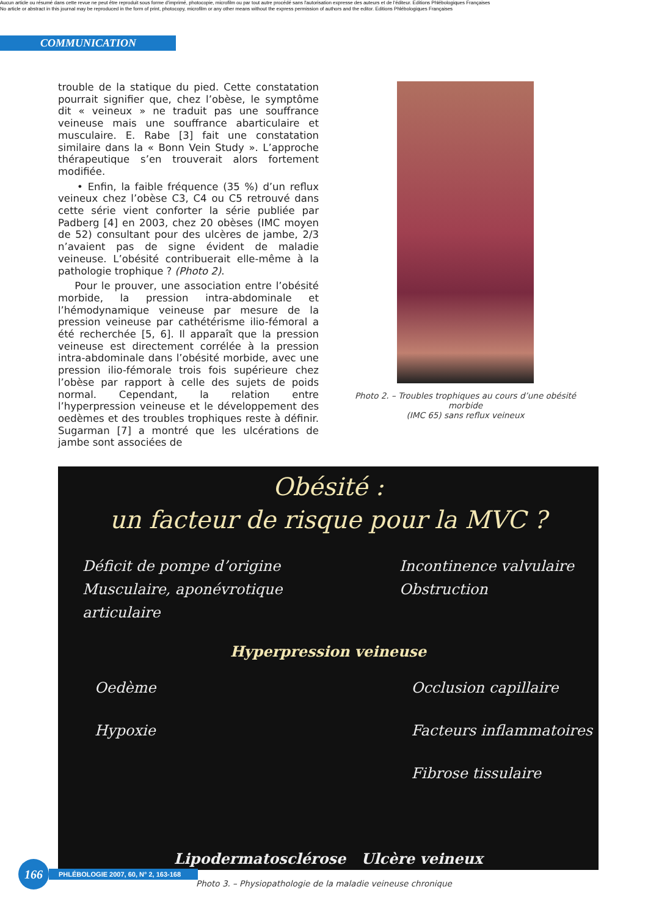Aucun article ou résumé dans cette revue ne peut être reproduit sous forme d'imprimé, photocopie, microfilm ou par tout autre procédé sans l'autorisation expresse des auteurs et de l'éditeur. Editions Phlébologiques Françaises
No article or abstract in this journal may be reproduced in the form of print, photocopy, microfilm or any other means without the express permission of authors and the editor. Editions Phlébologiques Françaises
COMMUNICATION
trouble de la statique du pied. Cette constatation pourrait signifier que, chez l’obèse, le symptôme dit « veineux » ne traduit pas une souffrance veineuse mais une souffrance abarticulaire et musculaire. E. Rabe [3] fait une constatation similaire dans la « Bonn Vein Study ». L’approche thérapeutique s’en trouverait alors fortement modifiée.
• Enfin, la faible fréquence (35 %) d’un reflux veineux chez l’obèse C3, C4 ou C5 retrouvé dans cette série vient conforter la série publiée par Padberg [4] en 2003, chez 20 obèses (IMC moyen de 52) consultant pour des ulcères de jambe, 2/3 n’avaient pas de signe évident de maladie veineuse. L’obésité contribuerait elle-même à la pathologie trophique ? (Photo 2).
Pour le prouver, une association entre l’obésité morbide, la pression intra-abdominale et l’hémodynamique veineuse par mesure de la pression veineuse par cathétérisme ilio-fémoral a été recherchée [5, 6]. Il apparaît que la pression veineuse est directement corrélée à la pression intra-abdominale dans l’obésité morbide, avec une pression ilio-fémorale trois fois supérieure chez l’obèse par rapport à celle des sujets de poids normal. Cependant, la relation entre l’hyperpression veineuse et le développement des oedèmes et des troubles trophiques reste à définir. Sugarman [7] a montré que les ulcérations de jambe sont associées de
Photo 2. – Troubles trophiques au cours d’une obésité morbide
(IMC 65) sans reflux veineux
Obésité :
un facteur de risque pour la MVC ?
Déficit de pompe d’origine
Musculaire, aponévrotique
articulaire
Incontinence valvulaire
Obstruction
Hyperpression veineuse
Oedème
Hypoxie
Occlusion capillaire
Facteurs inflammatoires
Fibrose tissulaire
Lipodermatosclérose Ulcère veineux
Photo 3. – Physiopathologie de la maladie veineuse chronique
166
PHLÉBOLOGIE 2007, 60, N° 2, 163-168